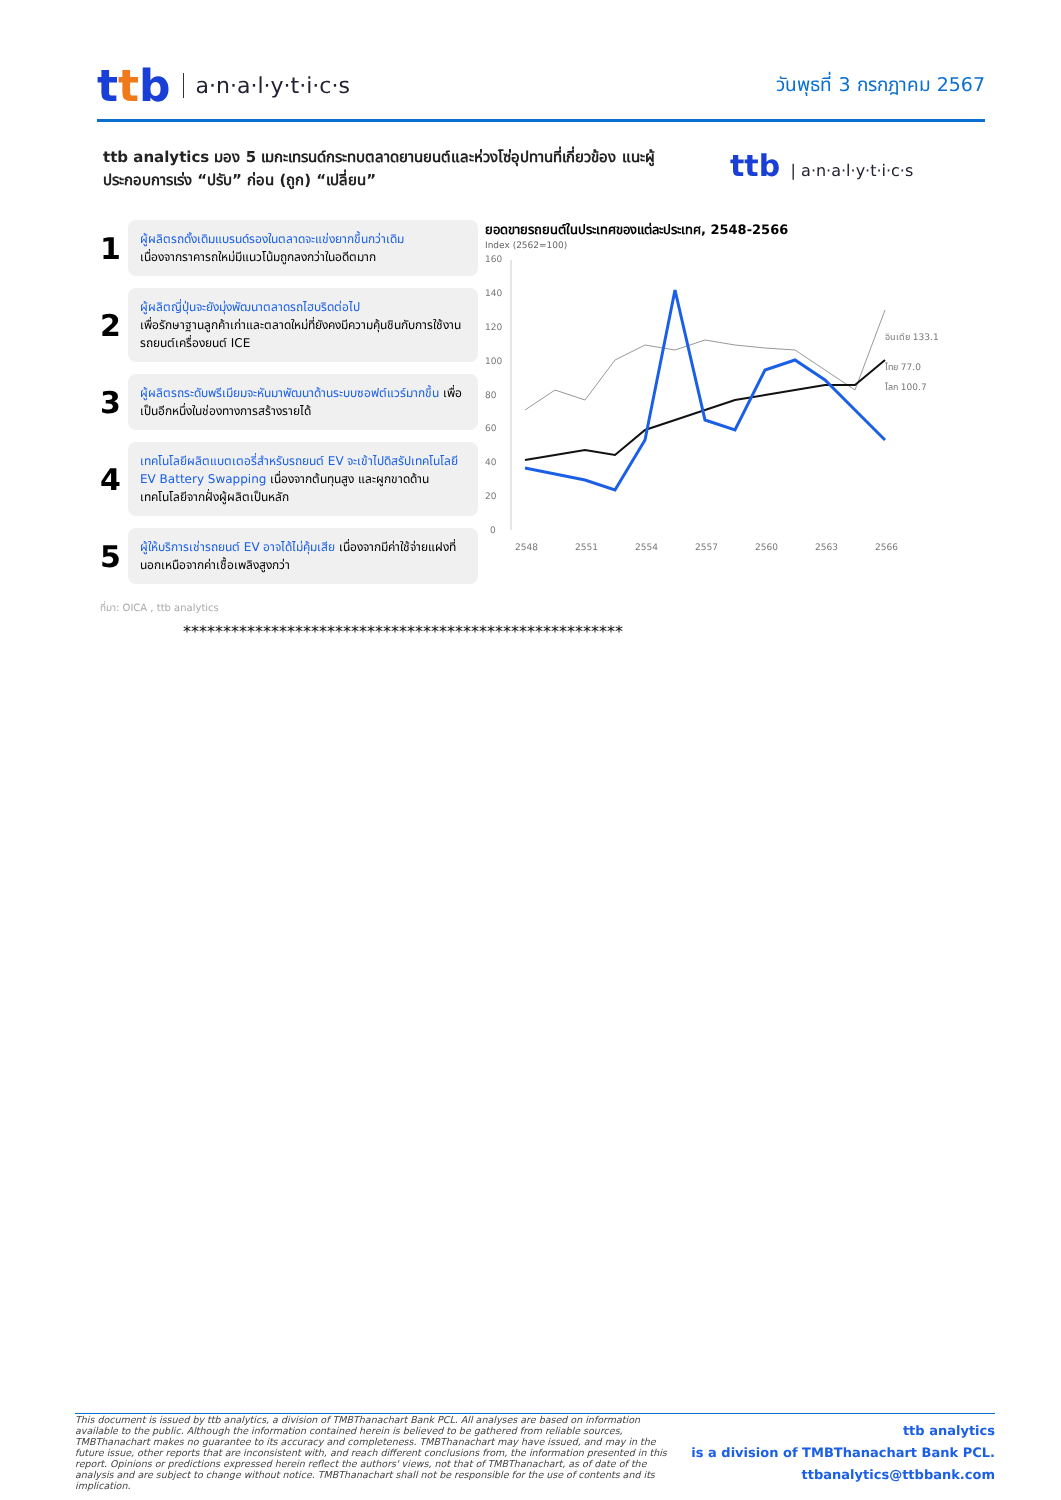ttb
a·n·a·l·y·t·i·c·s
วันพุธที่ 3 กรกฎาคม 2567
ttb analytics มอง 5 เมกะเทรนด์กระทบตลาดยานยนต์และห่วงโซ่อุปทานที่เกี่ยวข้อง แนะผู้ประกอบการเร่ง “ปรับ” ก่อน (ถูก) “เปลี่ยน”
ttb | a·n·a·l·y·t·i·c·s
1
ผู้ผลิตรถดั้งเดิมแบรนด์รองในตลาดจะแข่งยากขึ้นกว่าเดิม
เนื่องจากราคารถใหม่มีแนวโน้มถูกลงกว่าในอดีตมาก
2
ผู้ผลิตญี่ปุ่นจะยังมุ่งพัฒนาตลาดรถไฮบริดต่อไป
เพื่อรักษาฐานลูกค้าเก่าและตลาดใหม่ที่ยังคงมีความคุ้นชินกับการใช้งานรถยนต์เครื่องยนต์ ICE
3
ผู้ผลิตรถระดับพรีเมียมจะหันมาพัฒนาด้านระบบซอฟต์แวร์มากขึ้น เพื่อเป็นอีกหนึ่งในช่องทางการสร้างรายได้
4
เทคโนโลยีผลิตแบตเตอรี่สำหรับรถยนต์ EV จะเข้าไปดิสรัปเทคโนโลยี EV Battery Swapping เนื่องจากต้นทุนสูง และผูกขาดด้านเทคโนโลยีจากฝั่งผู้ผลิตเป็นหลัก
5
ผู้ให้บริการเช่ารถยนต์ EV อาจได้ไม่คุ้มเสีย เนื่องจากมีค่าใช้จ่ายแฝงที่นอกเหนือจากค่าเชื้อเพลิงสูงกว่า
ยอดขายรถยนต์ในประเทศของแต่ละประเทศ, 2548-2566
Index (2562=100)
160
140
120
100
80
60
40
20
0
อินเดีย 133.1
ไทย 77.0
โลก 100.7
2548
2551
2554
2557
2560
2563
2566
ที่มา: OICA , ttb analytics
*******************************************************
This document is issued by ttb analytics, a division of TMBThanachart Bank PCL. All analyses are based on information available to the public. Although the information contained herein is believed to be gathered from reliable sources, TMBThanachart makes no guarantee to its accuracy and completeness. TMBThanachart may have issued, and may in the future issue, other reports that are inconsistent with, and reach different conclusions from, the information presented in this report. Opinions or predictions expressed herein reflect the authors' views, not that of TMBThanachart, as of date of the analysis and are subject to change without notice. TMBThanachart shall not be responsible for the use of contents and its implication.
ttb analytics
is a division of TMBThanachart Bank PCL.
ttbanalytics@ttbbank.com